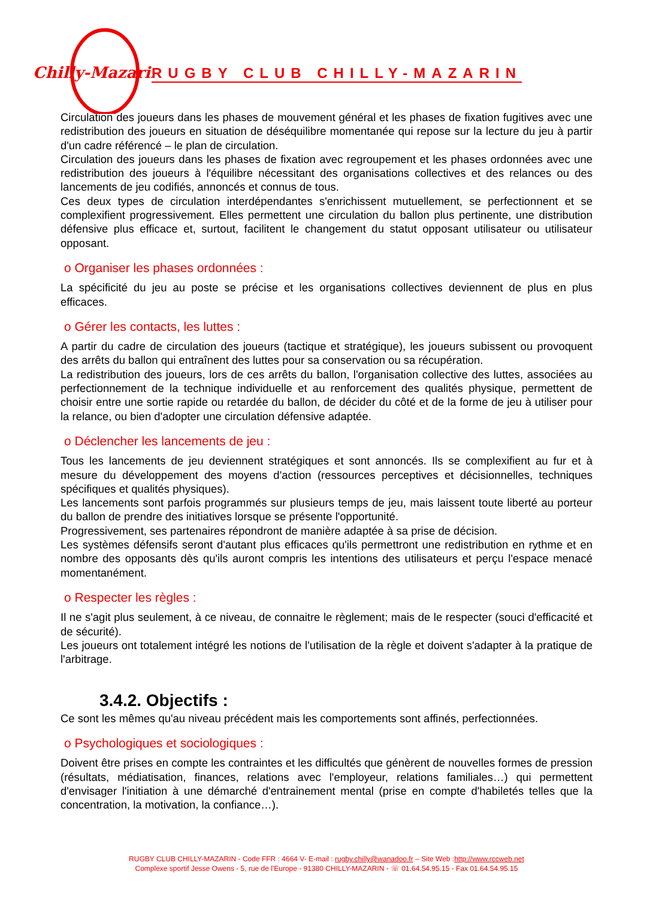Chilly-Mazarin
RUGBY CLUB CHILLY-MAZARIN
Circulation des joueurs dans les phases de mouvement général et les phases de fixation fugitives avec une redistribution des joueurs en situation de déséquilibre momentanée qui repose sur la lecture du jeu à partir d'un cadre référencé – le plan de circulation.
Circulation des joueurs dans les phases de fixation avec regroupement et les phases ordonnées avec une redistribution des joueurs à l'équilibre nécessitant des organisations collectives et des relances ou des lancements de jeu codifiés, annoncés et connus de tous.
Ces deux types de circulation interdépendantes s'enrichissent mutuellement, se perfectionnent et se complexifient progressivement. Elles permettent une circulation du ballon plus pertinente, une distribution défensive plus efficace et, surtout, facilitent le changement du statut opposant utilisateur ou utilisateur opposant.
o Organiser les phases ordonnées :
La spécificité du jeu au poste se précise et les organisations collectives deviennent de plus en plus efficaces.
o Gérer les contacts, les luttes :
A partir du cadre de circulation des joueurs (tactique et stratégique), les joueurs subissent ou provoquent des arrêts du ballon qui entraînent des luttes pour sa conservation ou sa récupération.
La redistribution des joueurs, lors de ces arrêts du ballon, l'organisation collective des luttes, associées au perfectionnement de la technique individuelle et au renforcement des qualités physique, permettent de choisir entre une sortie rapide ou retardée du ballon, de décider du côté et de la forme de jeu à utiliser pour la relance, ou bien d'adopter une circulation défensive adaptée.
o Déclencher les lancements de jeu :
Tous les lancements de jeu deviennent stratégiques et sont annoncés. Ils se complexifient au fur et à mesure du développement des moyens d'action (ressources perceptives et décisionnelles, techniques spécifiques et qualités physiques).
Les lancements sont parfois programmés sur plusieurs temps de jeu, mais laissent toute liberté au porteur du ballon de prendre des initiatives lorsque se présente l'opportunité.
Progressivement, ses partenaires répondront de manière adaptée à sa prise de décision.
Les systèmes défensifs seront d'autant plus efficaces qu'ils permettront une redistribution en rythme et en nombre des opposants dès qu'ils auront compris les intentions des utilisateurs et perçu l'espace menacé momentanément.
o Respecter les règles :
Il ne s'agit plus seulement, à ce niveau, de connaitre le règlement; mais de le respecter (souci d'efficacité et de sécurité).
Les joueurs ont totalement intégré les notions de l'utilisation de la règle et doivent s'adapter à la pratique de l'arbitrage.
3.4.2. Objectifs :
Ce sont les mêmes qu'au niveau précédent mais les comportements sont affinés, perfectionnées.
o Psychologiques et sociologiques :
Doivent être prises en compte les contraintes et les difficultés que génèrent de nouvelles formes de pression (résultats, médiatisation, finances, relations avec l'employeur, relations familiales…) qui permettent d'envisager l'initiation à une démarché d'entrainement mental (prise en compte d'habiletés telles que la concentration, la motivation, la confiance…).
RUGBY CLUB CHILLY-MAZARIN - Code FFR : 4664 V- E-mail : rugby.chilly@wanadoo.fr – Site Web :http://www.rccweb.net
Complexe sportif Jesse Owens - 5, rue de l'Europe - 91380 CHILLY-MAZARIN - ☏ 01.64.54.95.15 - Fax 01.64.54.95.15